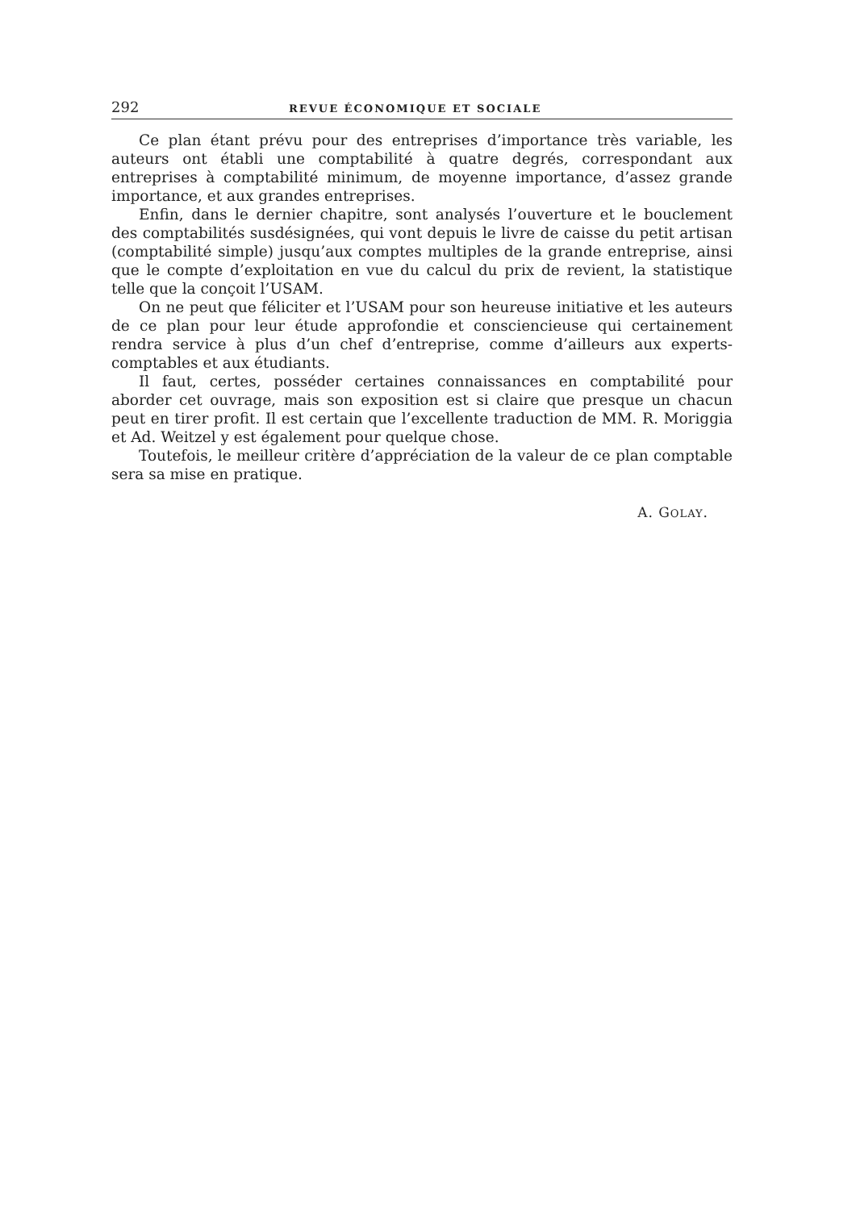292 REVUE ÉCONOMIQUE ET SOCIALE
Ce plan étant prévu pour des entreprises d’importance très variable, les auteurs ont établi une comptabilité à quatre degrés, correspondant aux entreprises à comptabilité minimum, de moyenne importance, d’assez grande importance, et aux grandes entreprises.
Enfin, dans le dernier chapitre, sont analysés l’ouverture et le bouclement des comptabilités susdésignées, qui vont depuis le livre de caisse du petit artisan (comptabilité simple) jusqu’aux comptes multiples de la grande entreprise, ainsi que le compte d’exploitation en vue du calcul du prix de revient, la statistique telle que la conçoit l’USAM.
On ne peut que féliciter et l’USAM pour son heureuse initiative et les auteurs de ce plan pour leur étude approfondie et consciencieuse qui certainement rendra service à plus d’un chef d’entreprise, comme d’ailleurs aux experts-comptables et aux étudiants.
Il faut, certes, posséder certaines connaissances en comptabilité pour aborder cet ouvrage, mais son exposition est si claire que presque un chacun peut en tirer profit. Il est certain que l’excellente traduction de MM. R. Moriggia et Ad. Weitzel y est également pour quelque chose.
Toutefois, le meilleur critère d’appréciation de la valeur de ce plan comptable sera sa mise en pratique.
A. GOLAY.